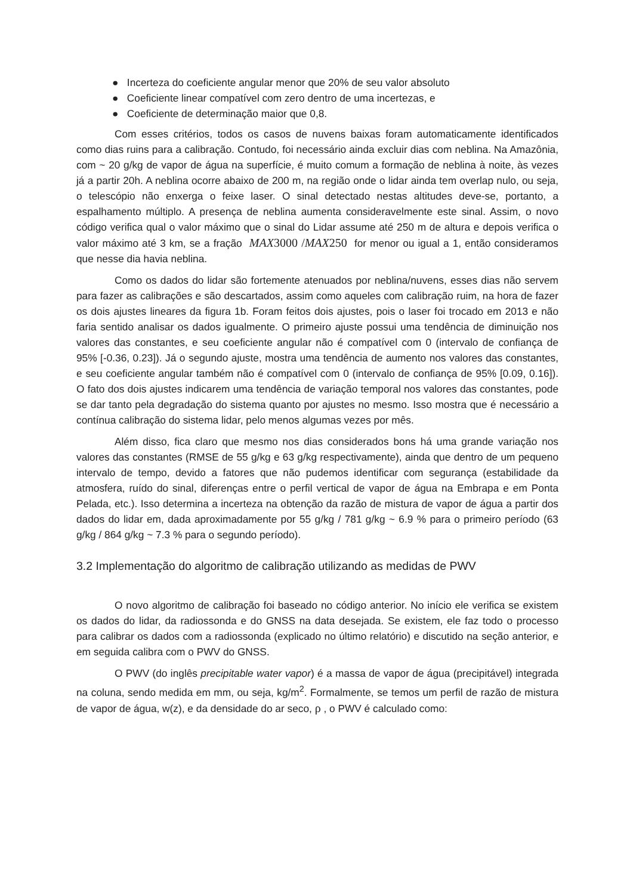● Incerteza do coeficiente angular menor que 20% de seu valor absoluto
● Coeficiente linear compatível com zero dentro de uma incertezas, e
● Coeficiente de determinação maior que 0,8.
Com esses critérios, todos os casos de nuvens baixas foram automaticamente identificados como dias ruins para a calibração. Contudo, foi necessário ainda excluir dias com neblina. Na Amazônia, com ~ 20 g/kg de vapor de água na superfície, é muito comum a formação de neblina à noite, às vezes já a partir 20h. A neblina ocorre abaixo de 200 m, na região onde o lidar ainda tem overlap nulo, ou seja, o telescópio não enxerga o feixe laser. O sinal detectado nestas altitudes deve-se, portanto, a espalhamento múltiplo. A presença de neblina aumenta consideravelmente este sinal. Assim, o novo código verifica qual o valor máximo que o sinal do Lidar assume até 250 m de altura e depois verifica o valor máximo até 3 km, se a fração MAX 3000 /MAX 250 for menor ou igual a 1, então consideramos que nesse dia havia neblina.
Como os dados do lidar são fortemente atenuados por neblina/nuvens, esses dias não servem para fazer as calibrações e são descartados, assim como aqueles com calibração ruim, na hora de fazer os dois ajustes lineares da figura 1b. Foram feitos dois ajustes, pois o laser foi trocado em 2013 e não faria sentido analisar os dados igualmente. O primeiro ajuste possui uma tendência de diminuição nos valores das constantes, e seu coeficiente angular não é compatível com 0 (intervalo de confiança de 95% [-0.36, 0.23]). Já o segundo ajuste, mostra uma tendência de aumento nos valores das constantes, e seu coeficiente angular também não é compatível com 0 (intervalo de confiança de 95% [0.09, 0.16]). O fato dos dois ajustes indicarem uma tendência de variação temporal nos valores das constantes, pode se dar tanto pela degradação do sistema quanto por ajustes no mesmo. Isso mostra que é necessário a contínua calibração do sistema lidar, pelo menos algumas vezes por mês.
Além disso, fica claro que mesmo nos dias considerados bons há uma grande variação nos valores das constantes (RMSE de 55 g/kg e 63 g/kg respectivamente), ainda que dentro de um pequeno intervalo de tempo, devido a fatores que não pudemos identificar com segurança (estabilidade da atmosfera, ruído do sinal, diferenças entre o perfil vertical de vapor de água na Embrapa e em Ponta Pelada, etc.). Isso determina a incerteza na obtenção da razão de mistura de vapor de água a partir dos dados do lidar em, dada aproximadamente por 55 g/kg / 781 g/kg ~ 6.9 % para o primeiro período (63 g/kg / 864 g/kg ~ 7.3 % para o segundo período).
3.2 Implementação do algoritmo de calibração utilizando as medidas de PWV
O novo algoritmo de calibração foi baseado no código anterior. No início ele verifica se existem os dados do lidar, da radiossonda e do GNSS na data desejada. Se existem, ele faz todo o processo para calibrar os dados com a radiossonda (explicado no último relatório) e discutido na seção anterior, e em seguida calibra com o PWV do GNSS.
O PWV (do inglês precipitable water vapor) é a massa de vapor de água (precipitável) integrada na coluna, sendo medida em mm, ou seja, kg/m<sup>2</sup>. Formalmente, se temos um perfil de razão de mistura de vapor de água, w(z), e da densidade do ar seco, ρ , o PWV é calculado como: